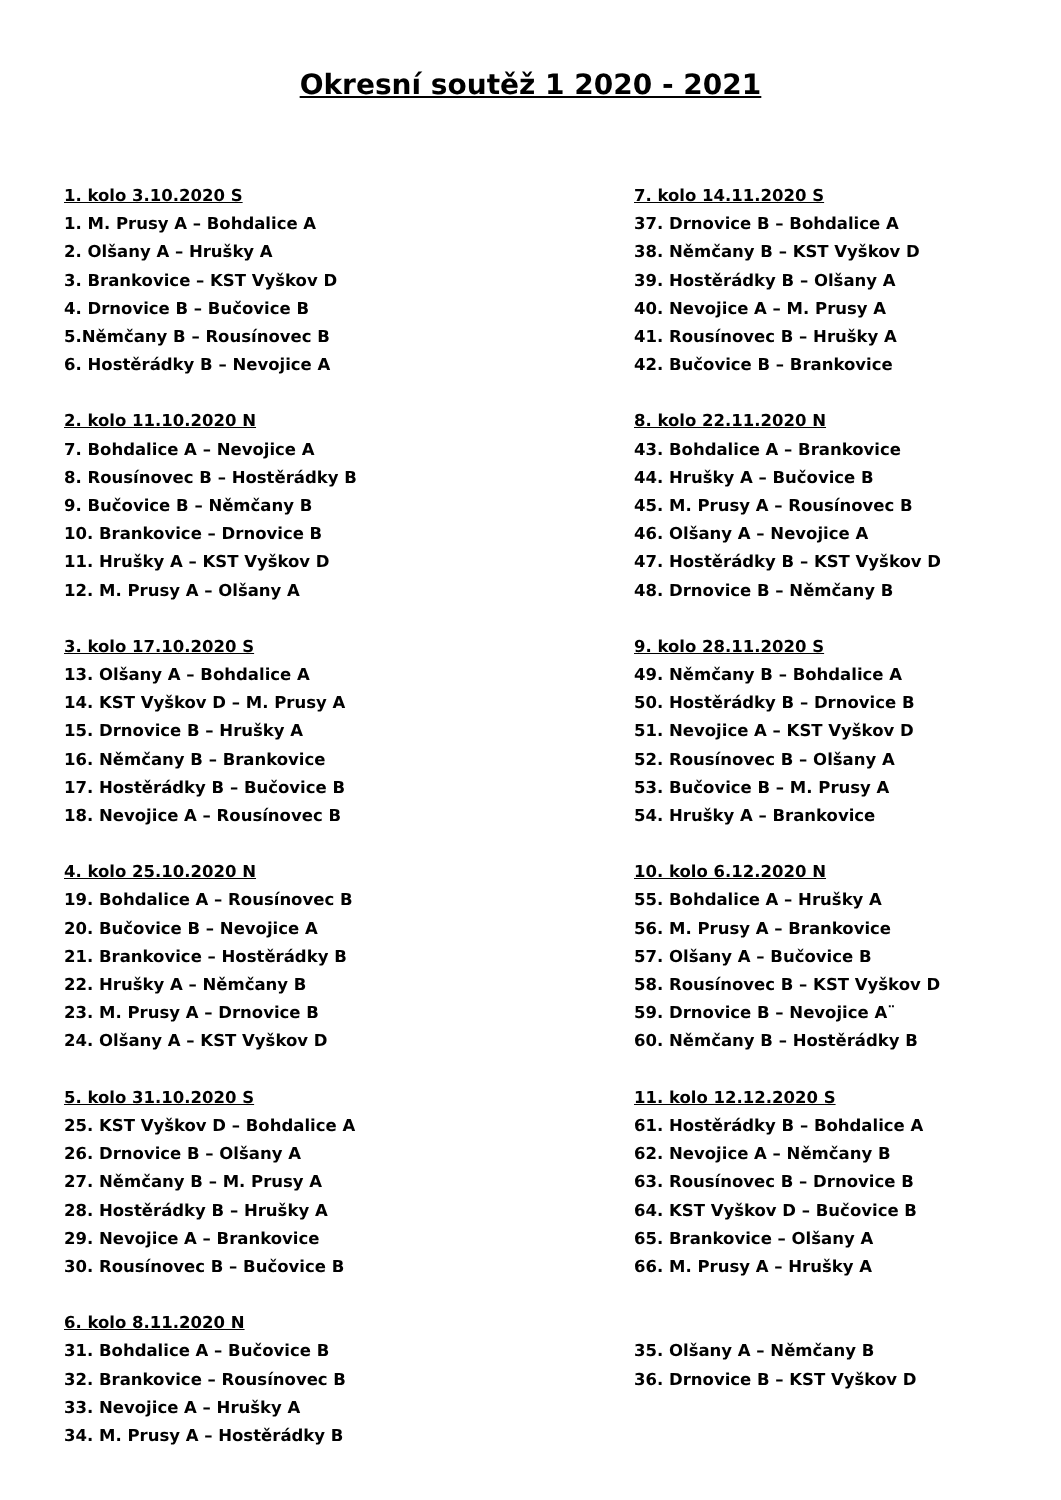Okresní soutěž 1 2020 - 2021
1. kolo 3.10.2020 S
1. M. Prusy A – Bohdalice A
2. Olšany A – Hrušky A
3. Brankovice – KST Vyškov D
4. Drnovice B – Bučovice B
5.Němčany B – Rousínovec B
6. Hostěrádky B – Nevojice A
2. kolo 11.10.2020 N
7. Bohdalice A – Nevojice A
8. Rousínovec B – Hostěrádky B
9. Bučovice B – Němčany B
10. Brankovice – Drnovice B
11. Hrušky A – KST Vyškov D
12. M. Prusy A – Olšany A
3. kolo 17.10.2020 S
13. Olšany A – Bohdalice A
14. KST Vyškov D – M. Prusy A
15. Drnovice B – Hrušky A
16. Němčany B – Brankovice
17. Hostěrádky B – Bučovice B
18. Nevojice A – Rousínovec B
4. kolo 25.10.2020 N
19. Bohdalice A – Rousínovec B
20. Bučovice B – Nevojice A
21. Brankovice – Hostěrádky B
22. Hrušky A – Němčany B
23. M. Prusy A – Drnovice B
24. Olšany A – KST Vyškov D
5. kolo 31.10.2020 S
25. KST Vyškov D – Bohdalice A
26. Drnovice B – Olšany A
27. Němčany B – M. Prusy A
28. Hostěrádky B – Hrušky A
29. Nevojice A – Brankovice
30. Rousínovec B – Bučovice B
6. kolo 8.11.2020 N
31. Bohdalice A – Bučovice B
32. Brankovice – Rousínovec B
33. Nevojice A – Hrušky A
34. M. Prusy A – Hostěrádky B
7. kolo 14.11.2020 S
37. Drnovice B – Bohdalice A
38. Němčany B – KST Vyškov D
39. Hostěrádky B – Olšany A
40. Nevojice A – M. Prusy A
41. Rousínovec B – Hrušky A
42. Bučovice B – Brankovice
8. kolo 22.11.2020 N
43. Bohdalice A – Brankovice
44. Hrušky A – Bučovice B
45. M. Prusy A – Rousínovec B
46. Olšany A – Nevojice A
47. Hostěrádky B – KST Vyškov D
48. Drnovice B – Němčany B
9. kolo 28.11.2020 S
49. Němčany B – Bohdalice A
50. Hostěrádky B – Drnovice B
51. Nevojice A – KST Vyškov D
52. Rousínovec B – Olšany A
53. Bučovice B – M. Prusy A
54. Hrušky A – Brankovice
10. kolo 6.12.2020 N
55. Bohdalice A – Hrušky A
56. M. Prusy A – Brankovice
57. Olšany A – Bučovice B
58. Rousínovec B – KST Vyškov D
59. Drnovice B – Nevojice A¨
60. Němčany B – Hostěrádky B
11. kolo 12.12.2020 S
61. Hostěrádky B – Bohdalice A
62. Nevojice A – Němčany B
63. Rousínovec B – Drnovice B
64. KST Vyškov D – Bučovice B
65. Brankovice – Olšany A
66. M. Prusy A – Hrušky A
35. Olšany A – Němčany B
36. Drnovice B – KST Vyškov D